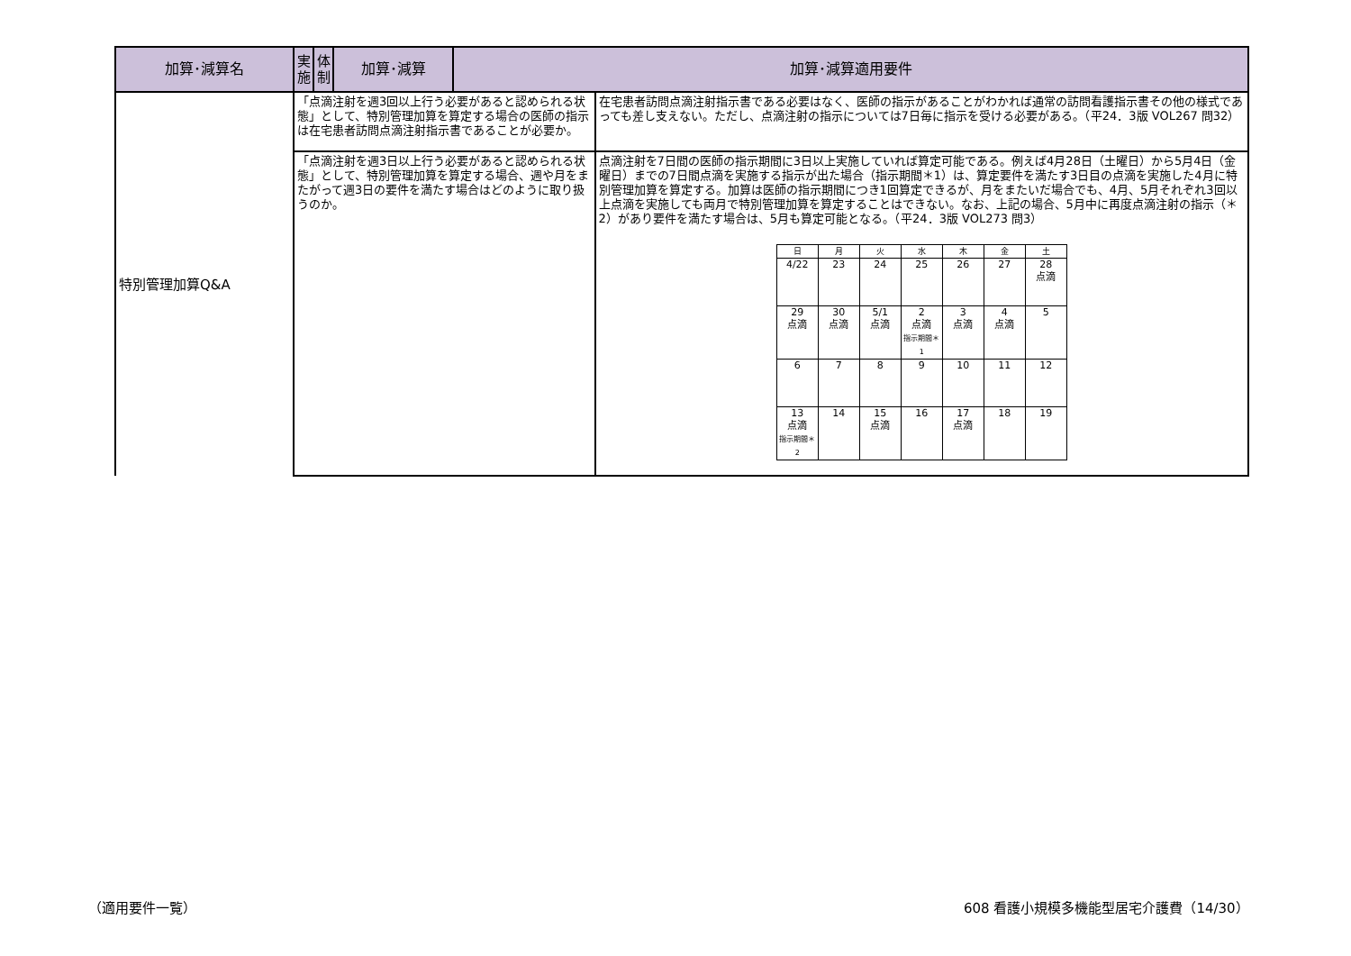| 加算･減算名 | 実施 | 体制 | 加算･減算 | 加算･減算適用要件 | |
| --- | --- | --- | --- | --- | --- |
| 特別管理加算Q&A | 「点滴注射を週3回以上行う必要があると認められる状態」として、特別管理加算を算定する場合の医師の指示は在宅患者訪問点滴注射指示書であることが必要か。 | | | | 在宅患者訪問点滴注射指示書である必要はなく、医師の指示があることがわかれば通常の訪問看護指示書その他の様式であっても差し支えない。ただし、点滴注射の指示については7日毎に指示を受ける必要がある。（平24．3版 VOL267 問32） |
| | 「点滴注射を週3日以上行う必要があると認められる状態」として、特別管理加算を算定する場合、週や月をまたがって週3日の要件を満たす場合はどのように取り扱うのか。 | | | | 点滴注射を7日間の医師の指示期間に3日以上実施していれば算定可能である。例えば4月28日（土曜日）から5月4日（金曜日）までの7日間点滴を実施する指示が出た場合（指示期間＊1）は、算定要件を満たす3日目の点滴を実施した4月に特別管理加算を算定する。加算は医師の指示期間につき1回算定できるが、月をまたいだ場合でも、4月、5月それぞれ3回以上点滴を実施しても両月で特別管理加算を算定することはできない。なお、上記の場合、5月中に再度点滴注射の指示（＊2）があり要件を満たす場合は、5月も算定可能となる。（平24．3版 VOL273 問3） / 日 / 月 / 火 / 水 / 木 / 金 / 土 / / 4/22 / 23 / 24 / 25 / 26 / 27 / 28 点滴 / / 29 点滴 / 30 点滴 / 5/1 点滴 / 2 点滴 指示期間＊1 / 3 点滴 / 4 点滴 / 5 / / 6 / 7 / 8 / 9 / 10 / 11 / 12 / / 13 点滴 指示期間＊2 / 14 / 15 点滴 / 16 / 17 点滴 / 18 / 19 / |
（適用要件一覧）
608 看護小規模多機能型居宅介護費（14/30）